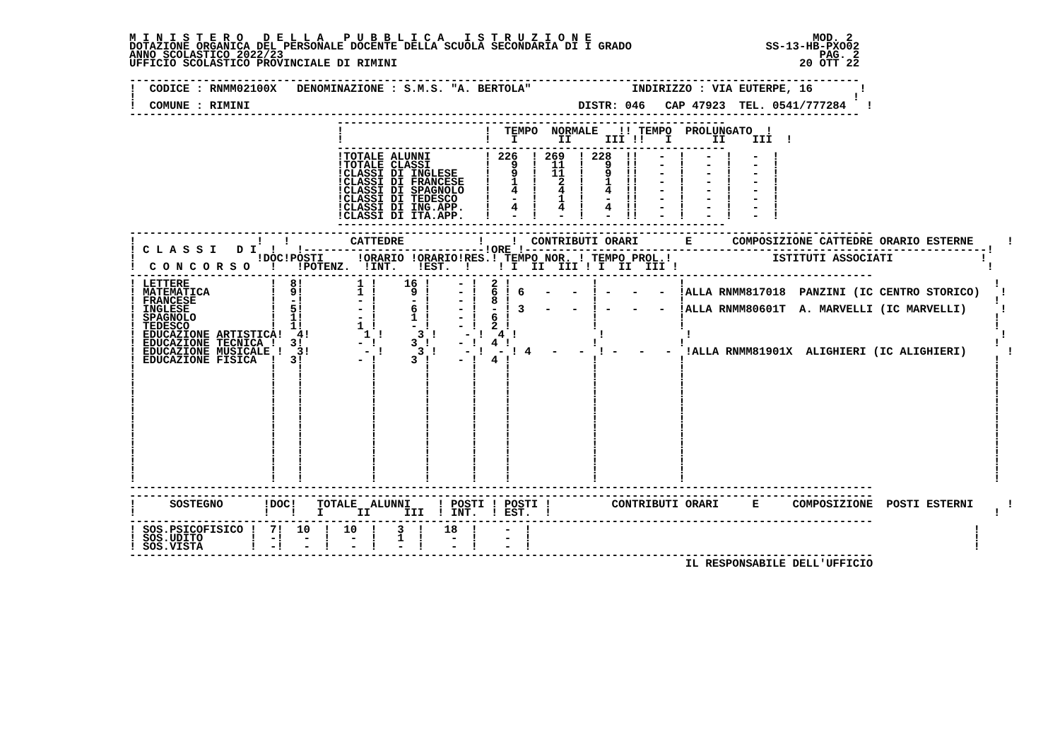M I N I S T E R O   D E L L A   P U B B L I C A   I S T R U Z I O N E                                 MOD. 2
DOTAZIONE ORGANICA DEL PERSONALE DOCENTE DELLA SCUOLA SECONDARIA DI I GRADO                    SS-13-HB-PXO02
ANNO SCOLASTICO 2022/23                                                                                PAG. 2
UFFICIO SCOLASTICO PROVINCIALE DI RIMINI                                                            20 OTT 22

-------------------------------------------------------------------------------------------------------------
!  CODICE : RNMM02100X   DENOMINAZIONE : S.M.S. "A. BERTOLA"               INDIRIZZO : VIA EUTERPE, 16       !
!                                                                                                           !
!  COMUNE : RIMINI                                                 DISTR: 046   CAP 47923  TEL. 0541/777284   !
-------------------------------------------------------------------------------------------------------------
                               ----------------------------------------------------------
                               !                     !  TEMPO  NORMALE   !! TEMPO  PROLUNGATO  !
                               !                     !   I      II     III !!   I      II    III  !
                               ----------------------------------------------------------
                               !TOTALE ALUNNI        ! 226  ! 269  ! 228  !!   -  !   -  !   -  !
                               !TOTALE CLASSI        !   9  !  11  !   9  !!   -  !   -  !   -  !
                               !CLASSI DI INGLESE    !   9  !  11  !   9  !!   -  !   -  !   -  !
                               !CLASSI DI FRANCESE   !   1  !   2  !   1  !!   -  !   -  !   -  !
                               !CLASSI DI SPAGNOLO   !   4  !   4  !   4  !!   -  !   -  !   -  !
                               !CLASSI DI TEDESCO    !   -  !   1  !   -  !!   -  !   -  !   -  !
                               !CLASSI DI ING.APP.   !   4  !   4  !   4  !!   -  !   -  !   -  !
                               !CLASSI DI ITA.APP.   !   -  !   -  !   -  !!   -  !   -  !   -  !
                               ----------------------------------------------------------
---------------------------------------------------------------------------------------------------------------
!                  !   !         CATTEDRE           !    !  CONTRIBUTI ORARI       E      COMPOSIZIONE CATTEDRE ORARIO ESTERNE     !
! C L A S S I   D I  !   !---------------------------!ORE !---------------------------------------------------------------------!
!                  !DOC!POSTI     !ORARIO !ORARIO!RES.! TEMPO NOR. ! TEMPO PROL.!               ISTITUTI ASSOCIATI             !
!  C O N C O R S O   !   !POTENZ.  !INT.   !EST.  !    ! I  II  III ! I  II  III !                                              !
---------------------------------------------------------------------------------------------------------------
! LETTERE            !  8!        1 !    16 !    - !  2 !            !            !                                              !
! MATEMATICA         !  9!        1 !     9 !    - !  6 ! 6   -   -  ! -   -   -  !ALLA RNMM817018  PANZINI (IC CENTRO STORICO)   !
! FRANCESE           !  -!        - !     - !    - !  8 !            !            !                                              !
! INGLESE            !  5!        - !     6 !    - !  - ! 3   -   -  ! -   -   -  !ALLA RNMM80601T  A. MARVELLI (IC MARVELLI)     !
! SPAGNOLO           !  1!        - !     1 !    - !  6 !            !            !                                              !
! TEDESCO            !  1!        1 !     - !    - !  2 !            !            !                                              !
! EDUCAZIONE ARTISTICA!  4!        1 !     3 !    - !  4 !            !            !                                              !
! EDUCAZIONE TECNICA !  3!        - !     3 !    - !  4 !            !            !                                              !
! EDUCAZIONE MUSICALE !  3!        - !     3 !    - !  - ! 4   -   -  ! -   -   -  !ALLA RNMM81901X  ALIGHIERI (IC ALIGHIERI)      !
! EDUCAZIONE FISICA  !  3!        - !     3 !    - !  4 !            !            !                                              !
!                    !   !          !       !      !    !            !            !                                              !
!                    !   !          !       !      !    !            !            !                                              !
!                    !   !          !       !      !    !            !            !                                              !
!                    !   !          !       !      !    !            !            !                                              !
!                    !   !          !       !      !    !            !            !                                              !
!                    !   !          !       !      !    !            !            !                                              !
!                    !   !          !       !      !    !            !            !                                              !
!                    !   !          !       !      !    !            !            !                                              !
!                    !   !          !       !      !    !            !            !                                              !
!                    !   !          !       !      !    !            !            !                                              !
!                    !   !          !       !      !    !            !            !                                              !
!                    !   !          !       !      !    !            !            !                                              !
!                    !   !          !       !      !    !            !            !                                              !
!                    !   !          !       !      !    !            !            !                                              !
---------------------------------------------------------------------------------------------------------------
---------------------------------------------------------------------------------------------------------------
!     SOSTEGNO      !DOC!   TOTALE  ALUNNI    ! POSTI ! POSTI !         CONTRIBUTI ORARI     E     COMPOSIZIONE  POSTI ESTERNI     !
!                   !   !   I     II     III  ! INT.  ! EST.  !                                                                  !
---------------------------------------------------------------------------------------------------------------
! SOS.PSICOFISICO !  7!  10  !  10  !   3  !   18  !    -  !                                                                  !
! SOS.UDITO       !  -!   -  !   -  !   1  !    -  !    -  !                                                                  !
! SOS.VISTA       !  -!   -  !   -  !   -  !    -  !    -  !                                                                  !
---------------------------------------------------------------------------------------------------------------
                                                                                   IL RESPONSABILE DELL'UFFICIO